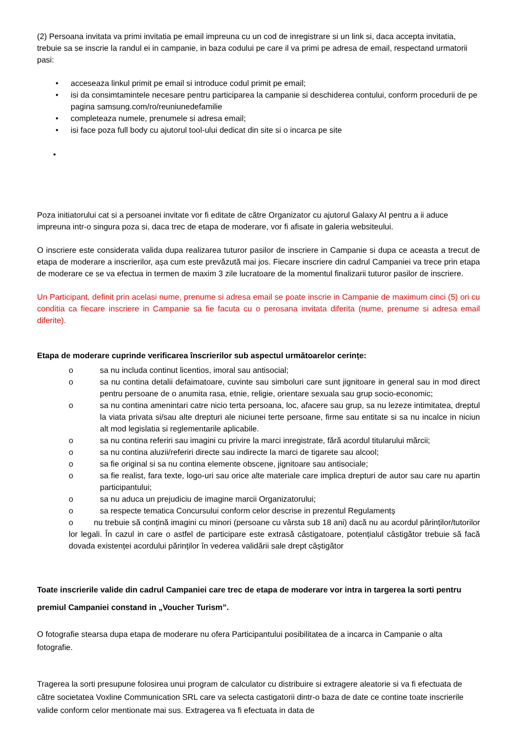(2) Persoana invitata va primi invitatia pe email impreuna cu un cod de inregistrare si un link si, daca accepta invitatia, trebuie sa se inscrie la randul ei in campanie, in baza codului pe care il va primi pe adresa de email, respectand urmatorii pasi:
• acceseaza linkul primit pe email si introduce codul primit pe email;
• isi da consimtamintele necesare pentru participarea la campanie si deschiderea contului, conform procedurii de pe pagina samsung.com/ro/reuniunedefamilie
• completeaza numele, prenumele si adresa email;
• isi face poza full body cu ajutorul tool-ului dedicat din site si o incarca pe site
•
Poza initiatorului cat si a persoanei invitate vor fi editate de către Organizator cu ajutorul Galaxy AI pentru a ii aduce impreuna intr-o singura poza si, daca trec de etapa de moderare, vor fi afisate in galeria websiteului.
O inscriere este considerata valida dupa realizarea tuturor pasilor de inscriere in Campanie si dupa ce aceasta a trecut de etapa de moderare a inscrierilor, așa cum este prevăzută mai jos. Fiecare inscriere din cadrul Campaniei va trece prin etapa de moderare ce se va efectua in termen de maxim 3 zile lucratoare de la momentul finalizarii tuturor pasilor de inscriere.
Un Participant, definit prin acelasi nume, prenume si adresa email se poate inscrie in Campanie de maximum cinci (5) ori cu conditia ca fiecare inscriere in Campanie sa fie facuta cu o perosana invitata diferita (nume, prenume si adresa email diferite).
Etapa de moderare cuprinde verificarea înscrierilor sub aspectul următoarelor cerințe:
o sa nu includa continut licentios, imoral sau antisocial;
o sa nu contina detalii defaimatoare, cuvinte sau simboluri care sunt jignitoare in general sau in mod direct pentru persoane de o anumita rasa, etnie, religie, orientare sexuala sau grup socio-economic;
o sa nu contina amenintari catre nicio terta persoana, loc, afacere sau grup, sa nu lezeze intimitatea, dreptul la viata privata si/sau alte drepturi ale niciunei terte persoane, firme sau entitate si sa nu incalce in niciun alt mod legislatia si reglementarile aplicabile.
o sa nu contina referiri sau imagini cu privire la marci inregistrate, fără acordul titularului mărcii;
o sa nu contina aluzii/referiri directe sau indirecte la marci de tigarete sau alcool;
o sa fie original si sa nu contina elemente obscene, jignitoare sau antisociale;
o sa fie realist, fara texte, logo-uri sau orice alte materiale care implica drepturi de autor sau care nu apartin participantului;
o sa nu aduca un prejudiciu de imagine marcii Organizatorului;
o sa respecte tematica Concursului conform celor descrise in prezentul Regulamentș
o nu trebuie să conțină imagini cu minori (persoane cu vârsta sub 18 ani) dacă nu au acordul părinților/tutorilor lor legali. În cazul in care o astfel de participare este extrasă câstigatoare, potențialul câstigător trebuie să facă dovada existenței acordului părinților în vederea validării sale drept câștigător
Toate inscrierile valide din cadrul Campaniei care trec de etapa de moderare vor intra in targerea la sorti pentru premiul Campaniei constand in „Voucher Turism”.
O fotografie stearsa dupa etapa de moderare nu ofera Participantului posibilitatea de a incarca in Campanie o alta fotografie.
Tragerea la sorti presupune folosirea unui program de calculator cu distribuire si extragere aleatorie si va fi efectuata de către societatea Voxline Communication SRL care va selecta castigatorii dintr-o baza de date ce contine toate inscrierile valide conform celor mentionate mai sus. Extragerea va fi efectuata in data de